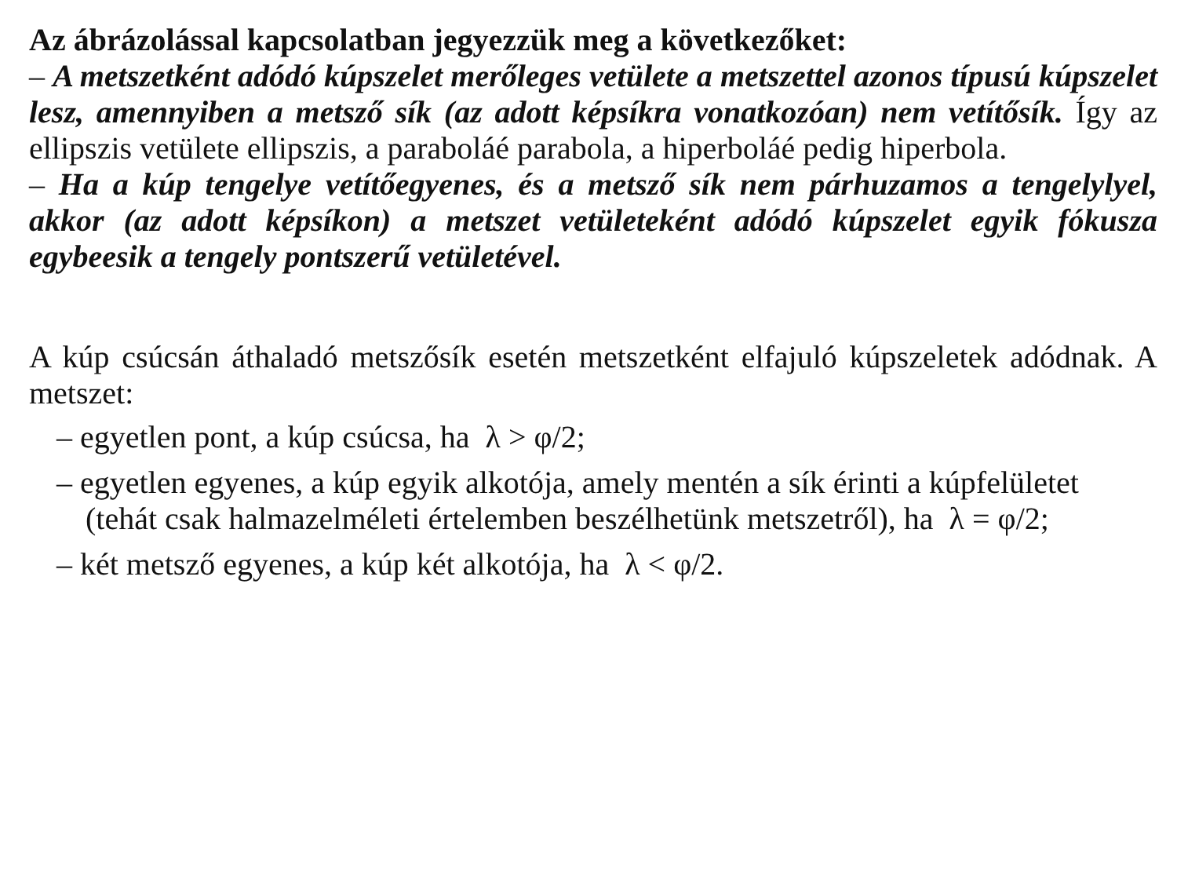Az ábrázolással kapcsolatban jegyezzük meg a következőket:
– A metszetként adódó kúpszelet merőleges vetülete a metszettel azonos típusú kúpszelet lesz, amennyiben a metsző sík (az adott képsíkra vonatkozóan) nem vetítősík. Így az ellipszis vetülete ellipszis, a paraboláé parabola, a hiperboláé pedig hiperbola.
– Ha a kúp tengelye vetítőegyenes, és a metsző sík nem párhuzamos a tengelylyel, akkor (az adott képsíkon) a metszet vetületeként adódó kúpszelet egyik fókusza egybeesik a tengely pontszerű vetületével.
A kúp csúcsán áthaladó metszősík esetén metszetként elfajuló kúpszeletek adódnak. A metszet:
– egyetlen pont, a kúp csúcsa, ha λ > φ/2;
– egyetlen egyenes, a kúp egyik alkotója, amely mentén a sík érinti a kúpfelületet (tehát csak halmazelméleti értelemben beszélhetünk metszetről), ha λ = φ/2;
– két metsző egyenes, a kúp két alkotója, ha λ < φ/2.